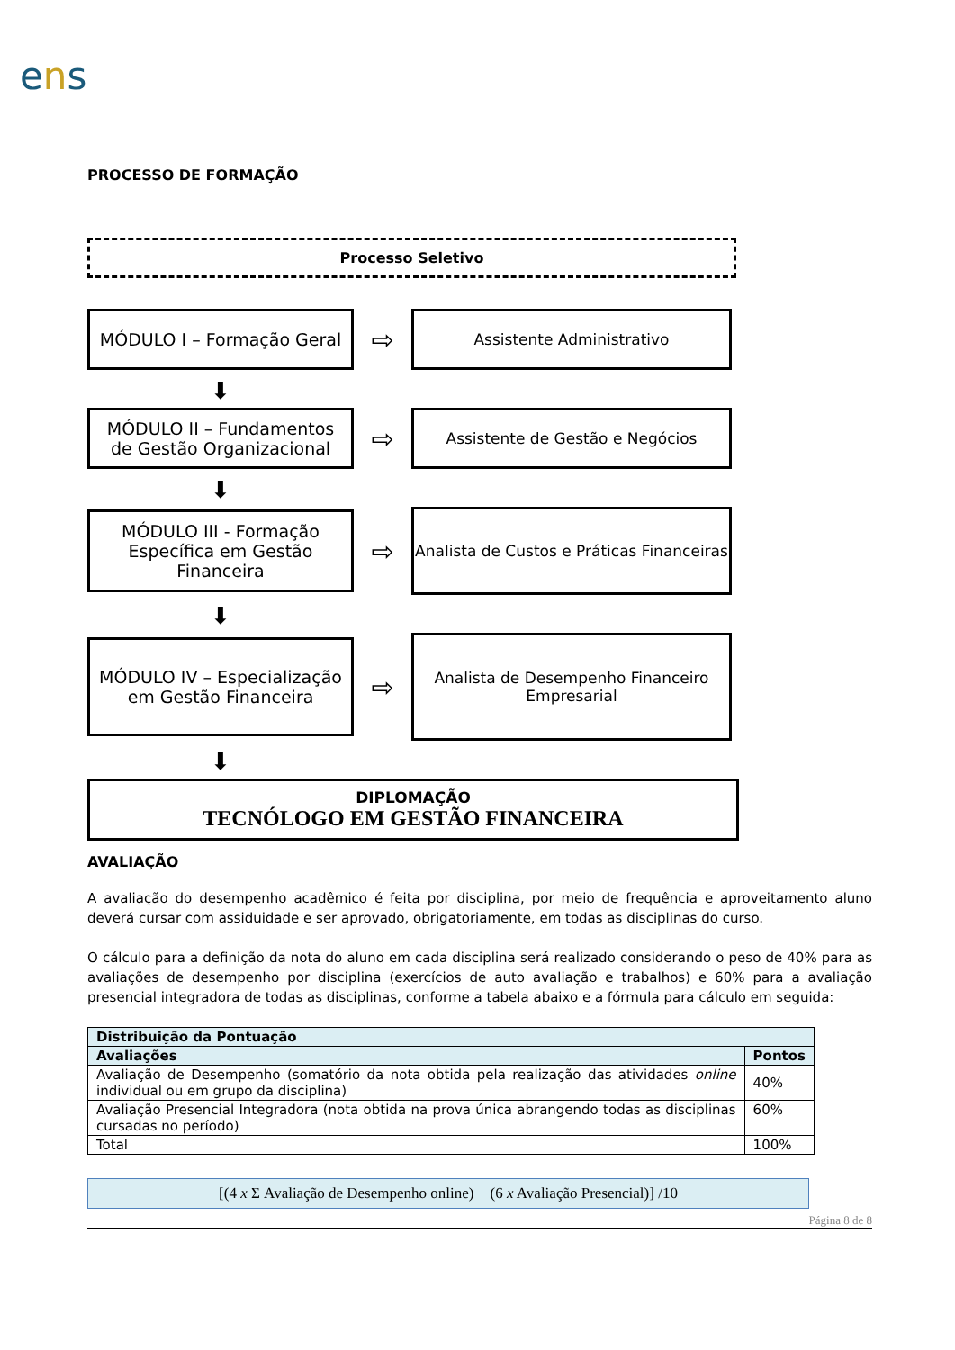ens
PROCESSO DE FORMAÇÃO
Processo Seletivo
MÓDULO I – Formação Geral
⇨
Assistente Administrativo
⬇
MÓDULO II – Fundamentos
de Gestão Organizacional
⇨
Assistente de Gestão e Negócios
⬇
MÓDULO III - Formação
Específica em Gestão
Financeira
⇨
Analista de Custos e Práticas Financeiras
⬇
MÓDULO IV – Especialização
em Gestão Financeira
⇨
Analista de Desempenho Financeiro
Empresarial
⬇
DIPLOMAÇÃO
TECNÓLOGO EM GESTÃO FINANCEIRA
AVALIAÇÃO
A avaliação do desempenho acadêmico é feita por disciplina, por meio de frequência e aproveitamento aluno deverá cursar com assiduidade e ser aprovado, obrigatoriamente, em todas as disciplinas do curso.
O cálculo para a definição da nota do aluno em cada disciplina será realizado considerando o peso de 40% para as avaliações de desempenho por disciplina (exercícios de auto avaliação e trabalhos) e 60% para a avaliação presencial integradora de todas as disciplinas, conforme a tabela abaixo e a fórmula para cálculo em seguida:
| Distribuição da Pontuação | |
| --- | --- |
| Avaliações | Pontos |
| Avaliação de Desempenho (somatório da nota obtida pela realização das atividades online individual ou em grupo da disciplina) | 40% |
| Avaliação Presencial Integradora (nota obtida na prova única abrangendo todas as disciplinas cursadas no período) | 60% |
| Total | 100% |
[(4 x Σ Avaliação de Desempenho online) + (6 x Avaliação Presencial)] /10
Página 8 de 8